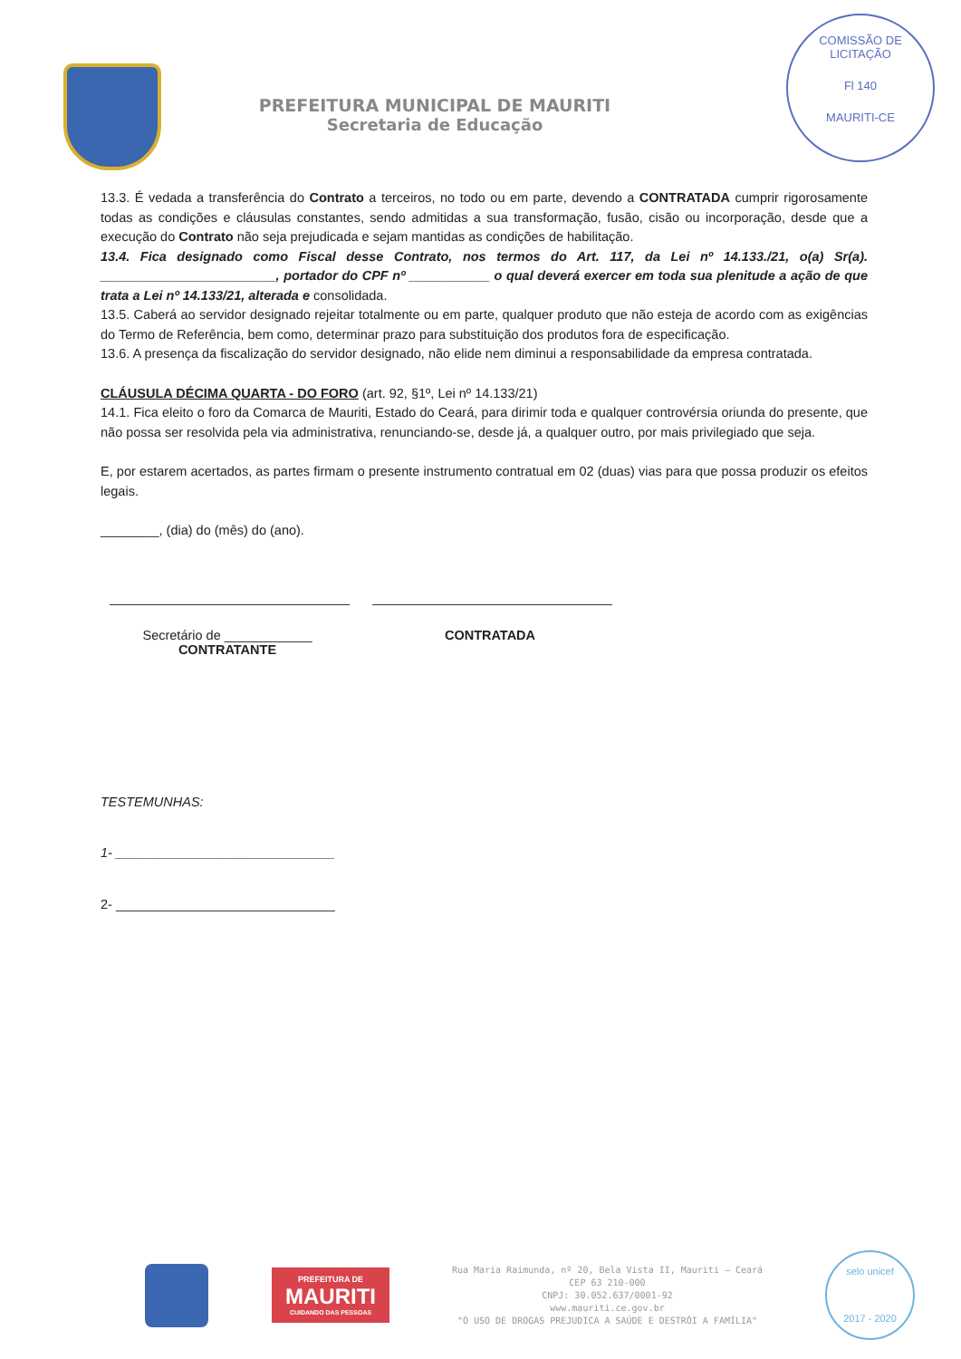PREFEITURA MUNICIPAL DE MAURITI
Secretaria de Educação
COMISSÃO DE LICITAÇÃO
Fl 140
MAURITI-CE
13.3. É vedada a transferência do Contrato a terceiros, no todo ou em parte, devendo a CONTRATADA cumprir rigorosamente todas as condições e cláusulas constantes, sendo admitidas a sua transformação, fusão, cisão ou incorporação, desde que a execução do Contrato não seja prejudicada e sejam mantidas as condições de habilitação.
13.4. Fica designado como Fiscal desse Contrato, nos termos do Art. 117, da Lei nº 14.133./21, o(a) Sr(a). ________________________, portador do CPF nº ___________ o qual deverá exercer em toda sua plenitude a ação de que trata a Lei nº 14.133/21, alterada e consolidada.
13.5. Caberá ao servidor designado rejeitar totalmente ou em parte, qualquer produto que não esteja de acordo com as exigências do Termo de Referência, bem como, determinar prazo para substituição dos produtos fora de especificação.
13.6. A presença da fiscalização do servidor designado, não elide nem diminui a responsabilidade da empresa contratada.
CLÁUSULA DÉCIMA QUARTA - DO FORO (art. 92, §1º, Lei nº 14.133/21)
14.1. Fica eleito o foro da Comarca de Mauriti, Estado do Ceará, para dirimir toda e qualquer controvérsia oriunda do presente, que não possa ser resolvida pela via administrativa, renunciando-se, desde já, a qualquer outro, por mais privilegiado que seja.
E, por estarem acertados, as partes firmam o presente instrumento contratual em 02 (duas) vias para que possa produzir os efeitos legais.
________, (dia) do (mês) do (ano).
Secretário de ____________
CONTRATANTE
CONTRATADA
TESTEMUNHAS:
1- ______________________________
2- ______________________________
PREFEITURA DE
MAURITI
CUIDANDO DAS PESSOAS
Rua Maria Raimunda, nº 20, Bela Vista II, Mauriti – Ceará
CEP 63 210-000
CNPJ: 30.052.637/0001-92
www.mauriti.ce.gov.br
"O USO DE DROGAS PREJUDICA A SAÚDE E DESTRÓI A FAMÍLIA"
selo unicef
2017 - 2020